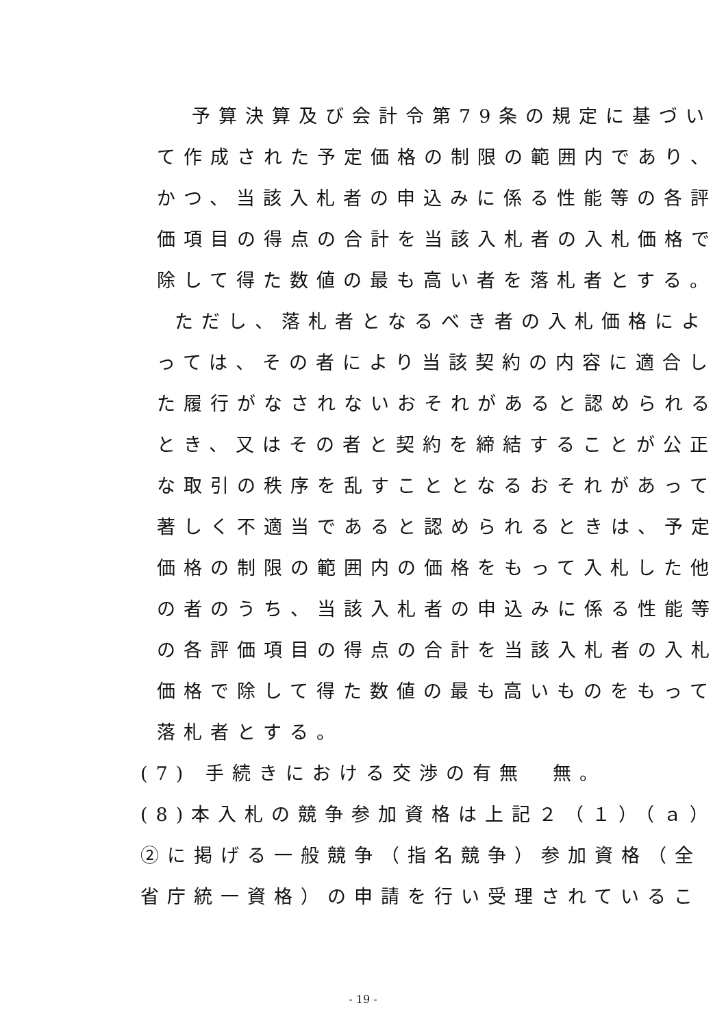予算決算及び会計令第79条の規定に基づい
て作成された予定価格の制限の範囲内であり、
かつ、当該入札者の申込みに係る性能等の各評
価項目の得点の合計を当該入札者の入札価格で
除して得た数値の最も高い者を落札者とする。
ただし、落札者となるべき者の入札価格によ
っては、その者により当該契約の内容に適合し
た履行がなされないおそれがあると認められる
とき、又はその者と契約を締結することが公正
な取引の秩序を乱すこととなるおそれがあって
著しく不適当であると認められるときは、予定
価格の制限の範囲内の価格をもって入札した他
の者のうち、当該入札者の申込みに係る性能等
の各評価項目の得点の合計を当該入札者の入札
価格で除して得た数値の最も高いものをもって
落札者とする。
(7) 手続きにおける交渉の有無　無。
(8)本入札の競争参加資格は上記２（１）（ａ）
②に掲げる一般競争（指名競争）参加資格（全
省庁統一資格）の申請を行い受理されているこ
- 19 -